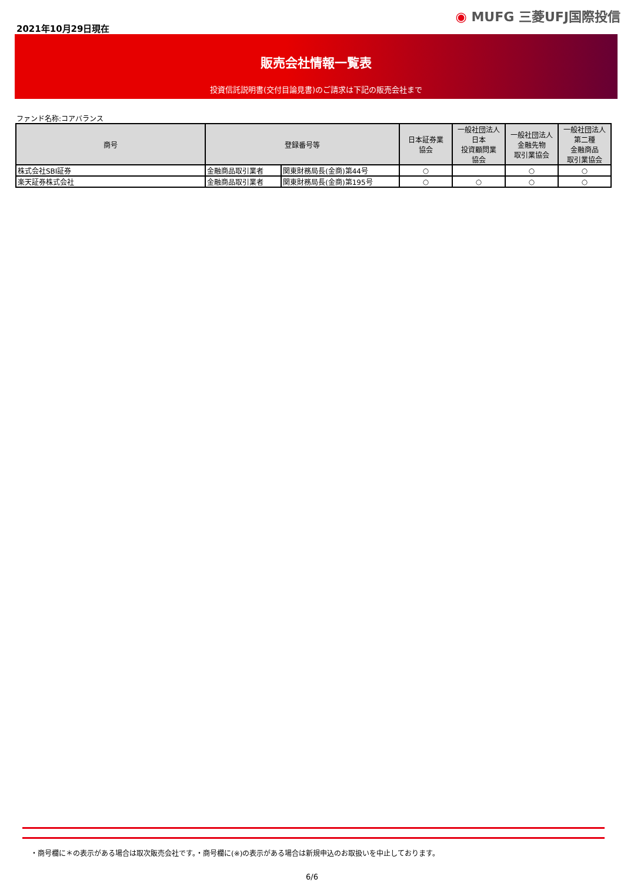2021年10月29日現在
◉ MUFG 三菱UFJ国際投信
販売会社情報一覧表
投資信託説明書(交付目論見書)のご請求は下記の販売会社まで
ファンド名称:コアバランス
| 商号 | 登録番号等 | | 日本証券業 協会 | 一般社団法人 日本 投資顧問業 協会 | 一般社団法人 金融先物 取引業協会 | 一般社団法人 第二種 金融商品 取引業協会 |
| --- | --- | --- | --- | --- | --- | --- |
| 株式会社SBI証券 | 金融商品取引業者 | 関東財務局長(金商)第44号 | ○ | | ○ | ○ |
| 楽天証券株式会社 | 金融商品取引業者 | 関東財務局長(金商)第195号 | ○ | ○ | ○ | ○ |
・商号欄に＊の表示がある場合は取次販売会社です。・商号欄に(※)の表示がある場合は新規申込のお取扱いを中止しております。
6/6